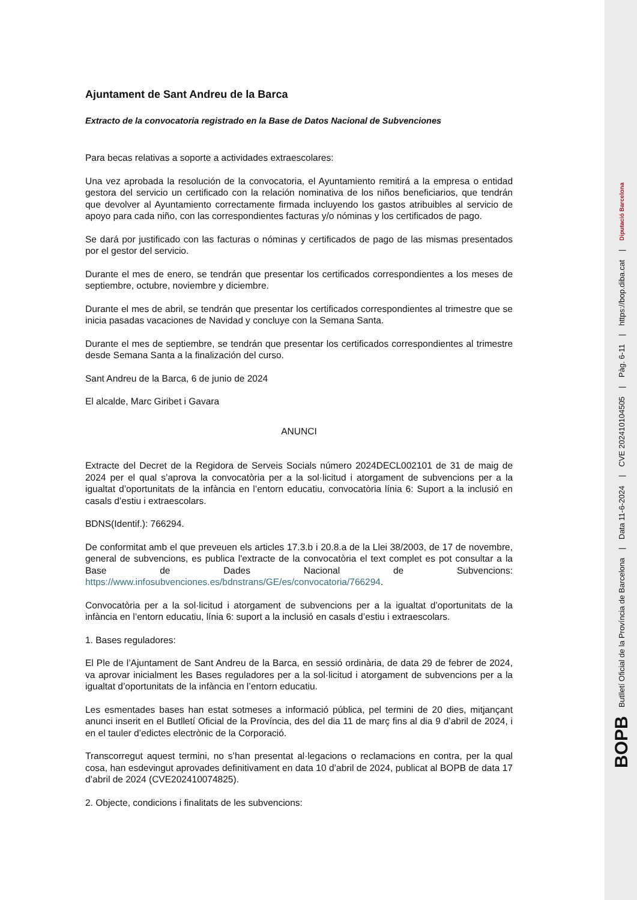Ajuntament de Sant Andreu de la Barca
Extracto de la convocatoria registrado en la Base de Datos Nacional de Subvenciones
Para becas relativas a soporte a actividades extraescolares:
Una vez aprobada la resolución de la convocatoria, el Ayuntamiento remitirá a la empresa o entidad gestora del servicio un certificado con la relación nominativa de los niños beneficiarios, que tendrán que devolver al Ayuntamiento correctamente firmada incluyendo los gastos atribuibles al servicio de apoyo para cada niño, con las correspondientes facturas y/o nóminas y los certificados de pago.
Se dará por justificado con las facturas o nóminas y certificados de pago de las mismas presentados por el gestor del servicio.
Durante el mes de enero, se tendrán que presentar los certificados correspondientes a los meses de septiembre, octubre, noviembre y diciembre.
Durante el mes de abril, se tendrán que presentar los certificados correspondientes al trimestre que se inicia pasadas vacaciones de Navidad y concluye con la Semana Santa.
Durante el mes de septiembre, se tendrán que presentar los certificados correspondientes al trimestre desde Semana Santa a la finalización del curso.
Sant Andreu de la Barca, 6 de junio de 2024
El alcalde, Marc Giribet i Gavara
ANUNCI
Extracte del Decret de la Regidora de Serveis Socials número 2024DECL002101 de 31 de maig de 2024 per el qual s’aprova la convocatòria per a la sol·licitud i atorgament de subvencions per a la igualtat d’oportunitats de la infància en l’entorn educatiu, convocatòria línia 6: Suport a la inclusió en casals d’estiu i extraescolars.
BDNS(Identif.): 766294.
De conformitat amb el que preveuen els articles 17.3.b i 20.8.a de la Llei 38/2003, de 17 de novembre, general de subvencions, es publica l'extracte de la convocatòria el text complet es pot consultar a la Base de Dades Nacional de Subvencions: https://www.infosubvenciones.es/bdnstrans/GE/es/convocatoria/766294.
Convocatòria per a la sol·licitud i atorgament de subvencions per a la igualtat d’oportunitats de la infància en l’entorn educatiu, línia 6: suport a la inclusió en casals d’estiu i extraescolars.
1. Bases reguladores:
El Ple de l’Ajuntament de Sant Andreu de la Barca, en sessió ordinària, de data 29 de febrer de 2024, va aprovar inicialment les Bases reguladores per a la sol·licitud i atorgament de subvencions per a la igualtat d’oportunitats de la infància en l’entorn educatiu.
Les esmentades bases han estat sotmeses a informació pública, pel termini de 20 dies, mitjançant anunci inserit en el Butlletí Oficial de la Província, des del dia 11 de març fins al dia 9 d’abril de 2024, i en el tauler d’edictes electrònic de la Corporació.
Transcorregut aquest termini, no s’han presentat al·legacions o reclamacions en contra, per la qual cosa, han esdevingut aprovades definitivament en data 10 d’abril de 2024, publicat al BOPB de data 17 d’abril de 2024 (CVE202410074825).
2. Objecte, condicions i finalitats de les subvencions:
BOPB Butlletí Oficial de la Província de Barcelona | Data 11-6-2024 | CVE 202410104505 | Pàg. 6-11 | https://bop.diba.cat | Diputació Barcelona